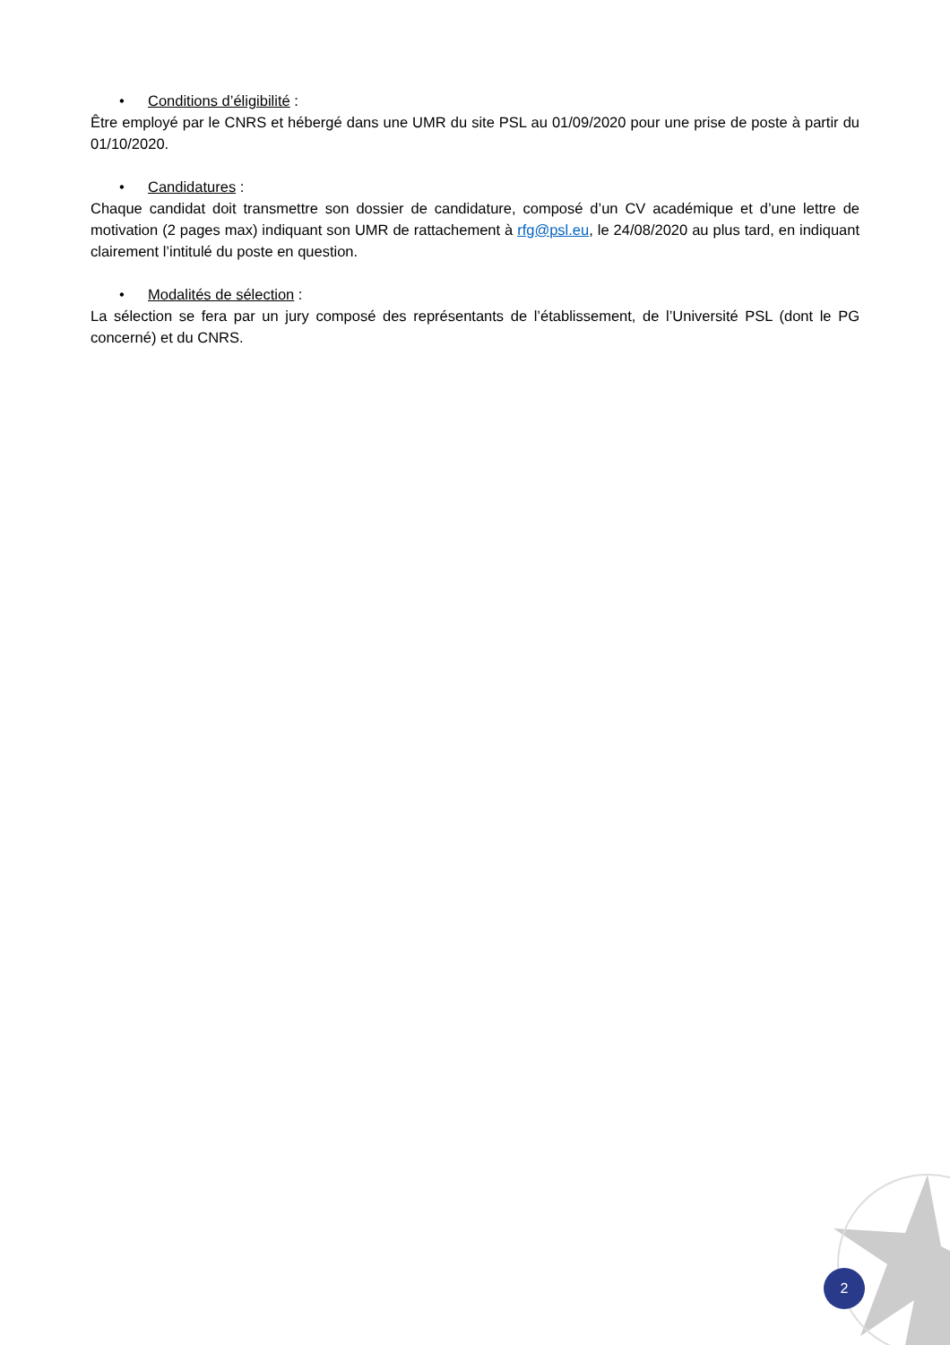• Conditions d’éligibilité :
Être employé par le CNRS et hébergé dans une UMR du site PSL au 01/09/2020 pour une prise de poste à partir du 01/10/2020.
• Candidatures :
Chaque candidat doit transmettre son dossier de candidature, composé d’un CV académique et d’une lettre de motivation (2 pages max) indiquant son UMR de rattachement à rfg@psl.eu, le 24/08/2020 au plus tard, en indiquant clairement l’intitulé du poste en question.
• Modalités de sélection :
La sélection se fera par un jury composé des représentants de l’établissement, de l’Université PSL (dont le PG concerné) et du CNRS.
2